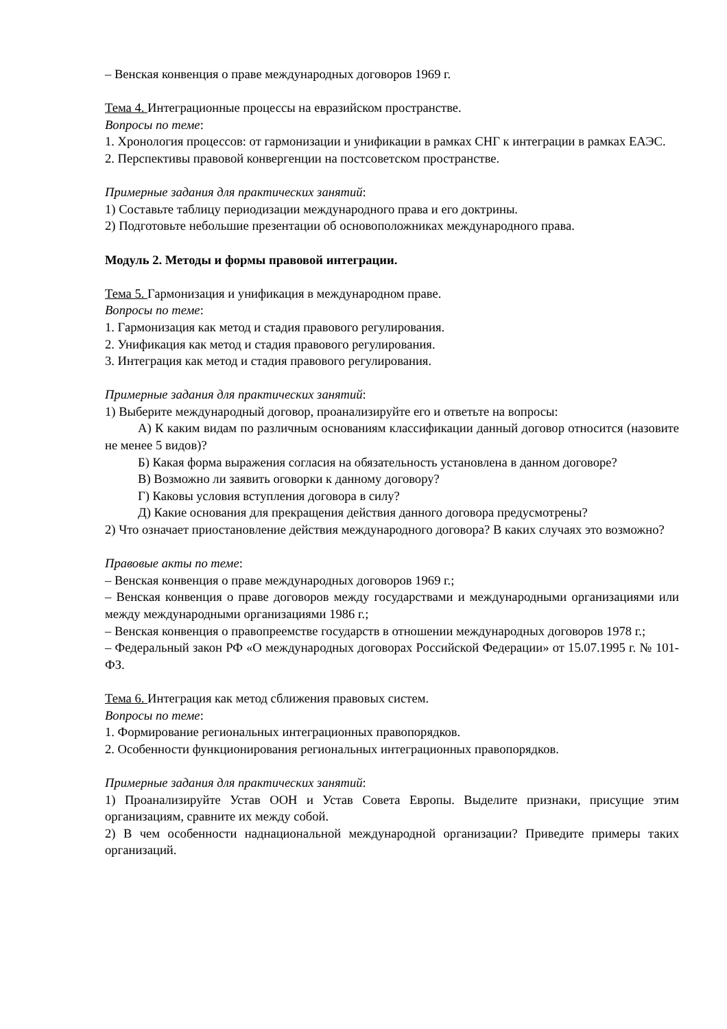– Венская конвенция о праве международных договоров 1969 г.
Тема 4. Интеграционные процессы на евразийском пространстве.
Вопросы по теме:
1. Хронология процессов: от гармонизации и унификации в рамках СНГ к интеграции в рамках ЕАЭС.
2. Перспективы правовой конвергенции на постсоветском пространстве.
Примерные задания для практических занятий:
1) Составьте таблицу периодизации международного права и его доктрины.
2) Подготовьте небольшие презентации об основоположниках международного права.
Модуль 2. Методы и формы правовой интеграции.
Тема 5. Гармонизация и унификация в международном праве.
Вопросы по теме:
1. Гармонизация как метод и стадия правового регулирования.
2. Унификация как метод и стадия правового регулирования.
3. Интеграция как метод и стадия правового регулирования.
Примерные задания для практических занятий:
1) Выберите международный договор, проанализируйте его и ответьте на вопросы:
А) К каким видам по различным основаниям классификации данный договор относится (назовите не менее 5 видов)?
Б) Какая форма выражения согласия на обязательность установлена в данном договоре?
В) Возможно ли заявить оговорки к данному договору?
Г) Каковы условия вступления договора в силу?
Д) Какие основания для прекращения действия данного договора предусмотрены?
2) Что означает приостановление действия международного договора? В каких случаях это возможно?
Правовые акты по теме:
– Венская конвенция о праве международных договоров 1969 г.;
– Венская конвенция о праве договоров между государствами и международными организациями или между международными организациями 1986 г.;
– Венская конвенция о правопреемстве государств в отношении международных договоров 1978 г.;
– Федеральный закон РФ «О международных договорах Российской Федерации» от 15.07.1995 г. № 101-ФЗ.
Тема 6. Интеграция как метод сближения правовых систем.
Вопросы по теме:
1. Формирование региональных интеграционных правопорядков.
2. Особенности функционирования региональных интеграционных правопорядков.
Примерные задания для практических занятий:
1) Проанализируйте Устав ООН и Устав Совета Европы. Выделите признаки, присущие этим организациям, сравните их между собой.
2) В чем особенности наднациональной международной организации? Приведите примеры таких организаций.